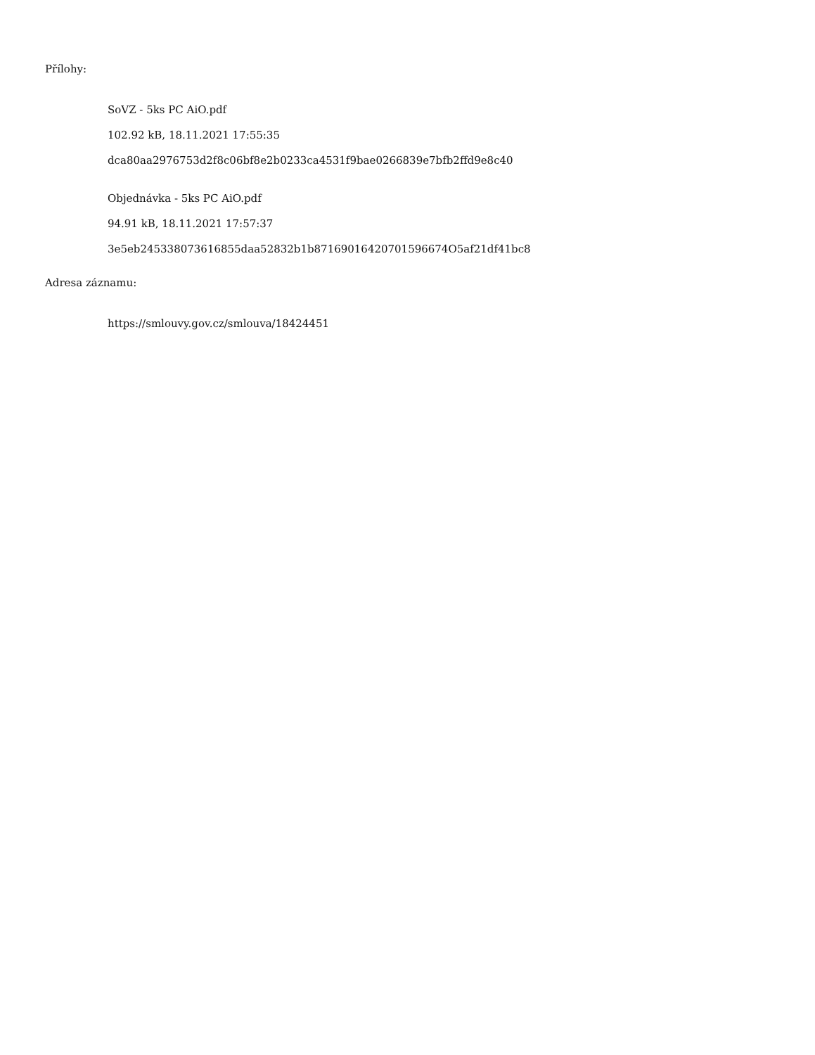Přílohy:
SoVZ - 5ks PC AiO.pdf
102.92 kB, 18.11.2021 17:55:35
dca80aa2976753d2f8c06bf8e2b0233ca4531f9bae0266839e7bfb2ffd9e8c40
Objednávka - 5ks PC AiO.pdf
94.91 kB, 18.11.2021 17:57:37
3e5eb245338073616855daa52832b1b87169016420701596674O5af21df41bc8
Adresa záznamu:
https://smlouvy.gov.cz/smlouva/18424451